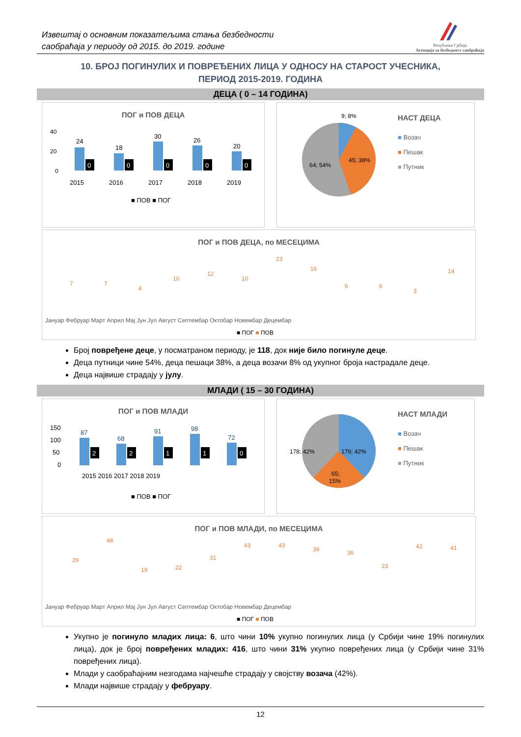Извештај о основним показатељима стања безбедности
саобраћаја у периоду од 2015. до 2019. године
Република Србија
Агенција за безбедност саобраћаја
10. БРОЈ ПОГИНУЛИХ И ПОВРЕЂЕНИХ ЛИЦА У ОДНОСУ НА СТАРОСТ УЧЕСНИКА,
ПЕРИОД 2015-2019. ГОДИНА
ДЕЦА ( 0 – 14 ГОДИНА)
ПОГ и ПОВ ДЕЦА
40
20
0
24
18
30
26
20
2015
2016
2017
2018
2019
■ ПОВ ■ ПОГ
0
0
0
0
0
9; 8%
45; 38%
64; 54%
НАСТ ДЕЦА
■ Возач
■ Пешак
■ Путник
ПОГ и ПОВ ДЕЦА, по МЕСЕЦИМА
7
7
4
10
12
10
23
16
6
6
3
14
Јануар Фебруар Март Април Мај Јун Јул Август Септембар Октобар Новембар Децембар
■ ПОГ ■ ПОВ
Број повређене деце, у посматраном периоду, је 118, док није било погинуле деце.
Деца путници чине 54%, деца пешаци 38%, а деца возачи 8% од укупног броја настрадале деце.
Деца највише страдају у јулу.
МЛАДИ ( 15 – 30 ГОДИНА)
ПОГ и ПОВ МЛАДИ
150
100
50
0
87
68
91
98
72
2015 2016 2017 2018 2019
■ ПОВ ■ ПОГ
2
2
1
1
0
179; 42%
178; 42%
65;
15%
НАСТ МЛАДИ
■ Возач
■ Пешак
■ Путник
ПОГ и ПОВ МЛАДИ, по МЕСЕЦИМА
29
48
19
22
31
43
43
39
36
23
42
41
Јануар Фебруар Март Април Мај Јун Јул Август Септембар Октобар Новембар Децембар
■ ПОГ ■ ПОВ
Укупно је погинуло младих лица: 6, што чини 10% укупно погинулих лица (у Србији чине 19% погинулих лица), док је број повређених младих: 416, што чини 31% укупно повређених лица (у Србији чине 31% повређених лица).
Млади у саобраћајним незгодама најчешће страдају у својству возача (42%).
Млади највише страдају у фебруару.
12